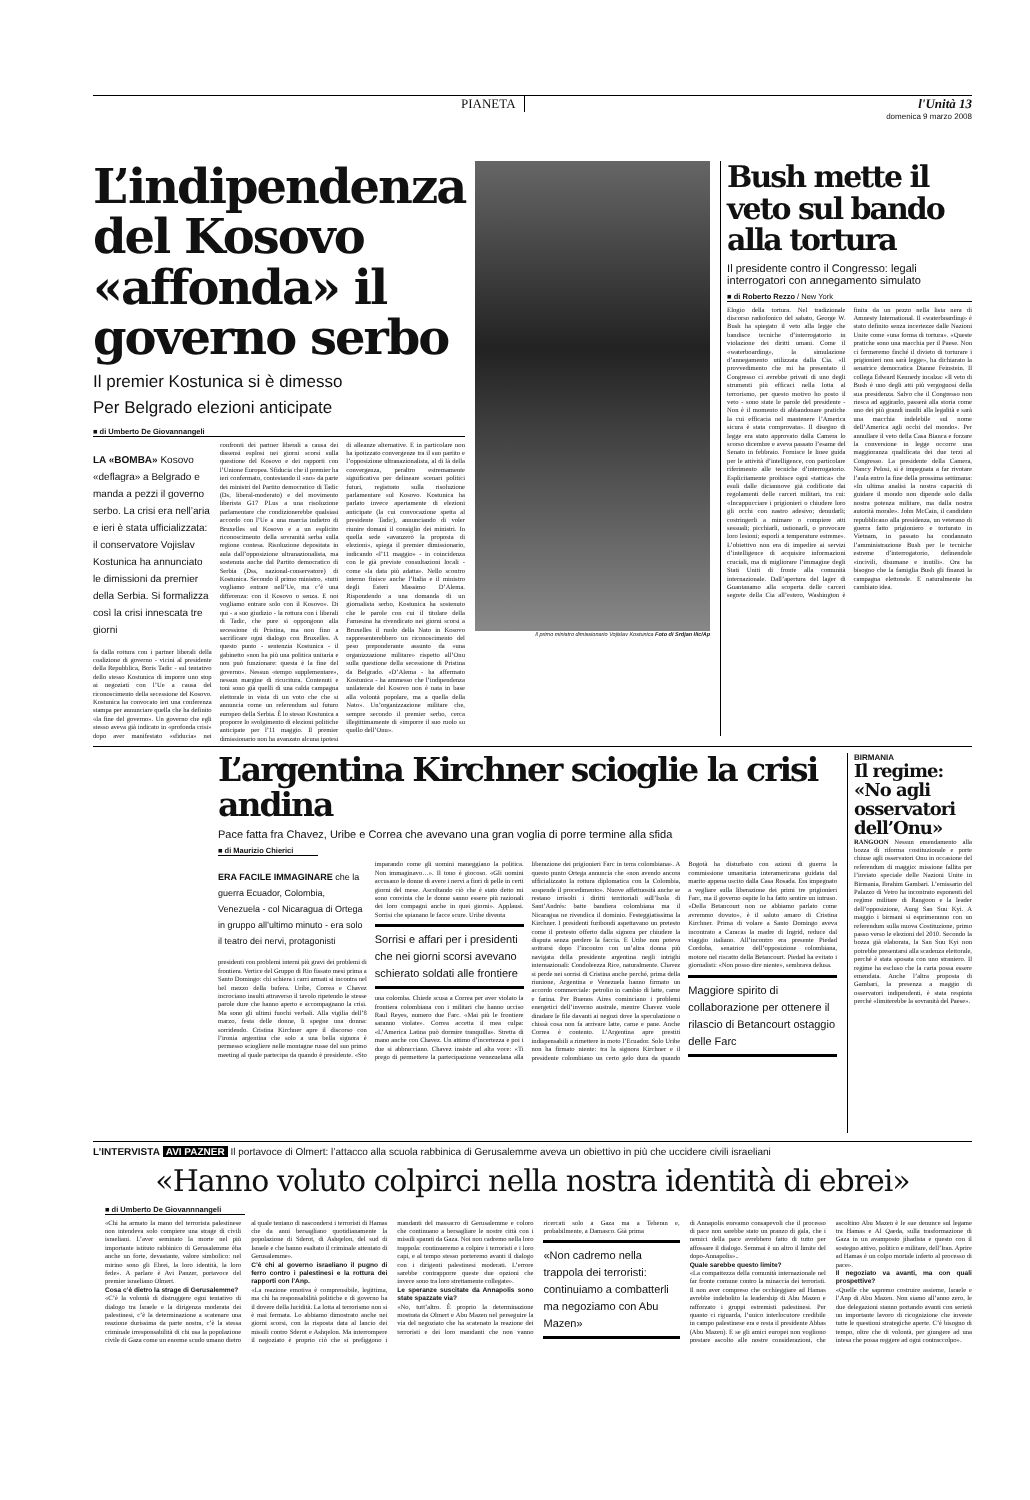PIANETA l'Unità 13
domenica 9 marzo 2008
L’indipendenza del Kosovo «affonda» il governo serbo
Il premier Kostunica si è dimesso
Per Belgrado elezioni anticipate
■ di Umberto De Giovannangeli
LA «BOMBA» Kosovo «deflagra» a Belgrado e manda a pezzi il governo serbo. La crisi era nell’aria e ieri è stata ufficializzata: il conservatore Vojislav Kostunica ha annunciato le dimissioni da premier della Serbia. Si formalizza così la crisi innescata tre giorni
fa dalla rottura con i partner liberali della coalizione di governo - vicini al presidente della Repubblica, Boris Tadic - sul tentativo dello stesso Kostunica di imporre uno stop ai negoziati con l’Ue a causa del riconoscimento della secessione del Kosovo. Kostunica ha convocato ieri una conferenza stampa per annunciare quella che ha definito «la fine del governo». Un governo che egli stesso aveva già indicato in «profonda crisi» dopo aver manifestato «sfiducia» nei confronti dei partner liberali a causa dei dissensi esplosi nei giorni scorsi sulla questione del Kosovo e dei rapporti con l’Unione Europea. Sfiducia che il premier ha ieri confermato, contestando il «no» da parte dei ministri del Partito democratico di Tadic (Ds, liberal-moderato) e del movimento liberista G17 PLus a una risoluzione parlamentare che condizionerebbe qualsiasi accordo con l’Ue a una marcia indietro di Bruxelles sul Kosovo e a un esplicito riconoscimento della sovranità serba sulla regione contesa. Risoluzione depositata in aula dall’opposizione ultranazionalista, ma sostenuta anche dal Partito democratico di Serbia (Dss, nazional-conservatore) di Kostunica. Secondo il primo ministro, «tutti vogliamo entrare nell’Ue, ma c’è una differenza: con il Kosovo o senza. E noi vogliamo entrare solo con il Kosovo». Di qui - a suo giudizio - la rottura con i liberali di Tadic, che pure si oppongono alla secessione di Pristina, ma non fino a sacrificare ogni dialogo con Bruxelles. A questo punto - sentenzia Kostunica - il gabinetto «non ha più una politica unitaria e non può funzionare: questa è la fine del governo». Nessun «tempo supplementare», nessun margine di ricucitura. Contenuti e toni sono già quelli di una calda campagna elettorale in vista di un voto che che si annuncia come un referendum sul futuro europeo della Serbia. È lo stesso Kostunica a proporre lo svolgimento di elezioni politiche anticipate per l’11 maggio. Il premier dimissionario non ha avanzato alcuna ipotesi di alleanze alternative. E in particolare non ha ipotizzato convergenze tra il suo partito e l’opposizione ultranazionalista, al di là della convergenza, peraltro estremamente significativa per delineare scenari politici futuri, registrato sulla risoluzione parlamentare sul Kosovo. Kostunica ha parlato invece apertamente di elezioni anticipate (la cui convocazione spetta al presidente Tadic), annunciando di voler riunire domani il consiglio dei ministri. In quella sede «avanzerò la proposta di elezioni», spiega il premier dimissionario, indicando «l’11 maggio» - in coincidenza con le già previste consultazioni locali - come «la data più adatta». Nello scontro interno finisce anche l’Italia e il ministro degli Esteri Massimo D’Alema. Rispondendo a una domanda di un giornalista serbo, Kostunica ha sostenuto che le parole con cui il titolare della Farnesina ha rivendicato nei giorni scorsi a Bruxelles il ruolo della Nato in Kosovo rappresenterebbero un riconoscimento del peso preponderante assunto da «una organizzazione militare» rispetto all’Onu sulla questione della secessione di Pristina da Belgrado. «D’Alema - ha affermato Kostunica - ha ammesso che l’indipendenza unilaterale del Kosovo non è nata in base alla volontà popolare, ma a quella della Nato». Un’organizzazione militare che, sempre secondo il premier serbo, cerca illegittimamente di «imporre il suo ruolo su quello dell’Onu».
Il primo ministro dimissionario Vojislav Kostunica Foto di Srdjan Ilic/Ap
Bush mette il veto sul bando alla tortura
Il presidente contro il Congresso: legali interrogatori con annegamento simulato
■ di Roberto Rezzo / New York
Elogio della tortura. Nel tradizionale discorso radiofonico del sabato, George W. Bush ha spiegato il veto alla legge che bandisce tecniche d’interrogatorio in violazione dei diritti umani. Come il «waterboarding», la simulazione d’annegamento utilizzata dalla Cia. «Il provvedimento che mi ha presentato il Congresso ci avrebbe privati di uno degli strumenti più efficaci nella lotta al terrorismo, per questo motivo ho posto il veto - sono state le parole del presidente - Non è il momento di abbandonare pratiche la cui efficacia nel mantenere l’America sicura è stata comprovata». Il disegno di legge era stato approvato dalla Camera lo scorso dicembre e aveva passato l’esame del Senato in febbraio. Fornisce le linee guida per le attività d’intelligence, con particolare riferimento alle tecniche d’interrogatorio. Esplicitamente proibisce ogni «tattica» che esuli dalle diciannove già codificate dai regolamenti delle carceri militari, tra cui: «Incappucciare i prigionieri o chiudere loro gli occhi con nastro adesivo; denudarli; costringerli a mimare o compiere atti sessuali; picchiarli, ustionarli, o provocare loro lesioni; esporli a temperature estreme». L’obiettivo non era di impedire ai servizi d’intelligence di acquisire informazioni cruciali, ma di migliorare l’immagine degli Stati Uniti di fronte alla comunità internazionale. Dall’apertura del lager di Guantanamo alla scoperta delle carceri segrete della Cia all’estero, Washington è finita da un pezzo nella lista nera di Amnesty International. Il «waterboarding» è stato definito senza incertezze dalle Nazioni Unite come «una forma di tortura». «Queste pratiche sono una macchia per il Paese. Non ci fermeremo finché il divieto di torturare i prigionieri non sarà legge», ha dichiarato la senatrice democratica Dianne Feinstein. Il collega Edward Kennedy incalza: «Il veto di Bush è uno degli atti più vergognosi della sua presidenza. Salvo che il Congresso non riesca ad aggirarlo, passerà alla storia come uno dei più grandi insulti alla legalità e sarà una macchia indelebile sul nome dell’America agli occhi del mondo». Per annullare il veto della Casa Bianca e forzare la conversione in legge occorre una maggioranza qualificata dei due terzi al Congresso. La presidente della Camera, Nancy Pelosi, si è impegnata a far rivotare l’aula entro la fine della prossima settimana: «In ultima analisi la nostra capacità di guidare il mondo non dipende solo dalla nostra potenza militare, ma dalla nostra autorità morale». John McCain, il candidato repubblicano alla presidenza, un veterano di guerra fatto prigioniero e torturato in Vietnam, in passato ha condannato l’amministrazione Bush per le tecniche estreme d’interrogatorio, definendole «incivili, disumane e inutili». Ora ha bisogno che la famiglia Bush gli finanzi la campagna elettorale. E naturalmente ha cambiato idea.
L’argentina Kirchner scioglie la crisi andina
Pace fatta fra Chavez, Uribe e Correa che avevano una gran voglia di porre termine alla sfida
■ di Maurizio Chierici
ERA FACILE IMMAGINARE che la guerra Ecuador, Colombia, Venezuela - col Nicaragua di Ortega in gruppo all’ultimo minuto - era solo il teatro dei nervi, protagonisti
presidenti con problemi interni più gravi dei problemi di frontiera. Vertice del Gruppo di Rio fissato mesi prima a Santo Domingo: chi schiera i carri armati si incontra nel bel mezzo della bufera. Uribe, Correa e Chavez incrociano insulti attraverso il tavolo ripetendo le stesse parole dure che hanno aperto e accompagnano la crisi. Ma sono gli ultimi fuochi verbali. Alla vigilia dell’8 marzo, festa delle donne, li spegne una donna: sorridendo. Cristina Kirchner apre il discorso con l’ironia argentina che solo a una bella signora è permesso sciogliere nelle montagne russe del suo primo meeting al quale partecipa da quando è presidente. «Sto imparando come gli uomini maneggiano la politica. Non immaginavo…». Il tono è giocoso. «Gli uomini accusano le donne di avere i nervi a fiori di pelle in certi giorni del mese. Ascoltando ciò che è stato detto mi sono convinta che le donne sanno essere più razionali dei loro compagni anche in quei giorni». Applausi. Sorrisi che spianano le facce scure. Uribe diventa
Sorrisi e affari per i presidenti che nei giorni scorsi avevano schierato soldati alle frontiere
una colomba. Chiede scusa a Correa per aver violato la frontiera colombiana con i militari che hanno ucciso Raul Reyes, numero due Farc. «Mai più le frontiere saranno violate». Correa accetta il mea culpa: «L’America Latina può dormire tranquilla». Stretta di mano anche con Chavez. Un attimo d’incertezza e poi i due si abbracciano. Chavez insiste ad alta voce: «Ti prego di permettere la partecipazione venezuelana alla liberazione dei prigionieri Farc in terra colombiana». A questo punto Ortega annuncia che «non avendo ancora ufficializzato la rottura diplomatica con la Colombia, sospende il procedimento». Nuove affettuosità anche se restano irrisolti i diritti territoriali sull’Isola di Sant’Andrés: batte bandiera colombiana ma il Nicaragua ne rivendica il dominio. Festeggiatissima la Kirchner. I presidenti furibondi aspettavano un pretesto come il pretesto offerto dalla signora per chiudere la disputa senza perdere la faccia. E Uribe non poteva sottrarsi dopo l’incontro con un’altra donna più navigata della presidente argentina negli intrighi internazionali: Condoleezza Rice, naturalmente. Chavez si perde nei sorrisi di Cristina anche perché, prima della riunione, Argentina e Venezuela hanno firmato un accordo commerciale: petrolio in cambio di latte, carne e farina. Per Buenos Aires cominciano i problemi energetici dell’inverno australe, mentre Chavez vuole diradare le file davanti ai negozi dove la speculazione o chissà cosa non fa arrivare latte, carne e pane. Anche Correa è contento. L’Argentina apre prestiti indispensabili a rimettere in moto l’Ecuador. Solo Uribe non ha firmato niente: tra la signora Kirchner e il presidente colombiano un certo gelo dura da quando Bogotà ha disturbato con azioni di guerra la commissione umanitaria interamericana guidata dal marito appena uscito dalla Casa Rosada. Era impegnato a vegliare sulla liberazione dei primi tre prigionieri Farc, ma il governo ospite lo ha fatto sentire un intruso. «Della Betancourt non ne abbiamo parlato come avremmo dovuto», è il saluto amaro di Cristina Kirchner. Prima di volare a Santo Domingo aveva incontrato a Caracas la madre di Ingrid, reduce dal viaggio italiano. All’incontro era presente Piedad Cordoba, senatrice dell’opposizione colombiana, motore nel riscatto della Betancourt. Piedad ha evitato i giornalisti: «Non posso dire niente», sembrava delusa.
Maggiore spirito di collaborazione per ottenere il rilascio di Betancourt ostaggio delle Farc
BIRMANIA
Il regime: «No agli osservatori dell’Onu»
RANGOON Nessun emendamento alla bozza di riforma costituzionale e porte chiuse agli osservatori Onu in occasione del referendum di maggio: missione fallita per l’inviato speciale delle Nazioni Unite in Birmania, Ibrahim Gambari. L’emissario del Palazzo di Vetro ha incontrato esponenti del regime militare di Rangoon e la leader dell’opposizione, Aung San Suu Kyi. A maggio i birmani si esprimeranno con un referendum sulla nuova Costituzione, primo passo verso le elezioni del 2010. Secondo la bozza già elaborata, la San Suu Kyi non potrebbe presentarsi alla scadenza elettorale, perché è stata sposata con uno straniero. Il regime ha escluso che la carta possa essere emendata. Anche l’altra proposta di Gambari, la presenza a maggio di osservatori indipendenti, è stata respinta perché «limiterebbe la sovranità del Paese».
L’INTERVISTA AVI PAZNER Il portavoce di Olmert: l’attacco alla scuola rabbinica di Gerusalemme aveva un obiettivo in più che uccidere civili israeliani
«Hanno voluto colpirci nella nostra identità di ebrei»
■ di Umberto De Giovannnangeli
«Chi ha armato la mano del terrorista palestinese non intendeva solo compiere una strage di civili israeliani. L’aver seminato la morte nel più importante istituto rabbinico di Gerusalemme èha anche un forte, devastante, valore simbolico: nel mirino sono gli Ebrei, la loro identità, la loro fede». A parlare è Avi Panzer, portavoce del premier israeliano Olmert.
Cosa c’è dietro la strage di Gerusalemme?
«C’è la volontà di distruggere ogni tentativo di dialogo tra Israele e la dirigenza moderata dei palestinesi, c’è la determinazione a scatenare una reazione durissima da parte nostra, c’è la stessa criminale irresponsabilità di chi usa la popolazione civile di Gaza come un enorme scudo umano dietro al quale tentano di nascondersi i terroristi di Hamas che da anni bersagliano quotidianamente la popolazione di Sderot, di Ashqelon, del sud di Israele e che hanno esaltato il criminale attentato di Gerusalemme».
C’è chi al governo israeliano il pugno di ferro contro i palestinesi e la rottura dei rapporti con l’Anp.
«La reazione emotiva è comprensibile, legittima, ma chi ha responsabilità politiche e di governo ha il dovere della lucidità. La lotta al terrorismo non si è mai fermata. Lo abbiamo dimostrato anche nei giorni scorsi, con la risposta data al lancio dei missili contro Sderot e Ashqelon. Ma interrompere il negoziato è proprio ciò che si prefiggono i mandanti del massacro di Gerusalemme e coloro che continuano a bersagliare le nostre città con i missili sparati da Gaza. Noi non cadremo nella loro trappola: continueremo a colpire i terroristi e i loro capi, e al tempo stesso porteremo avanti il dialogo con i dirigenti palestinesi moderati. L’errore sarebbe contrapporre queste due opzioni che invece sono tra loro strettamente collegate».
Le speranze suscitate da Annapolis sono state spazzate via?
«No, tutt’altro. È proprio la determinazione mostrata da Olmert e Abu Mazen nel perseguire la via del negoziato che ha scatenato la reazione dei terroristi e dei loro mandanti che non vanno ricercati solo a Gaza ma a Teheran e, probabilmente, a Damasco. Già prima
«Non cadremo nella trappola dei terroristi: continuiamo a combatterli ma negoziamo con Abu Mazen»
di Annapolis eravamo consapevoli che il processo di pace non sarebbe stato un pranzo di gala, che i nemici della pace avrebbero fatto di tutto per affossare il dialogo. Semmai è un altro il limite del dopo-Annapolis»..
Quale sarebbe questo limite?
«La compattezza della comunità internazionale nel far fronte comune contro la minaccia dei terroristi. Il non aver compreso che occhieggiare ad Hamas avrebbe indebolito la leadership di Abu Mazen e rafforzato i gruppi estremisti palestinesi. Per quanto ci riguarda, l’unico interlocutore credibile in campo palestinese era e resta il presidente Abbas (Abu Mazen). E se gli amici europei non vogliono prestare ascolto alle nostre considerazioni, che ascoltino Abu Mazen è le sue denunce sul legame tra Hamas e Al Qaeda, sulla trasformazione di Gaza in un avamposto jihadista e questo con il sostegno attivo, politico e militare, dell’Iran. Aprire ad Hamas è un colpo mortale inferto al processo di pace».
Il negoziato va avanti, ma con quali prospettive?
«Quelle che sapremo costruire assieme, Israele e l’Anp di Abu Mazen. Non siamo all’anno zero, le due delegazioni stanno portando avanti con serietà un importante lavoro di ricognizione che investe tutte le questioni strategiche aperte. C’è bisogno di tempo, oltre che di volontà, per giungere ad una intesa che possa reggere ad ogni contraccolpo».